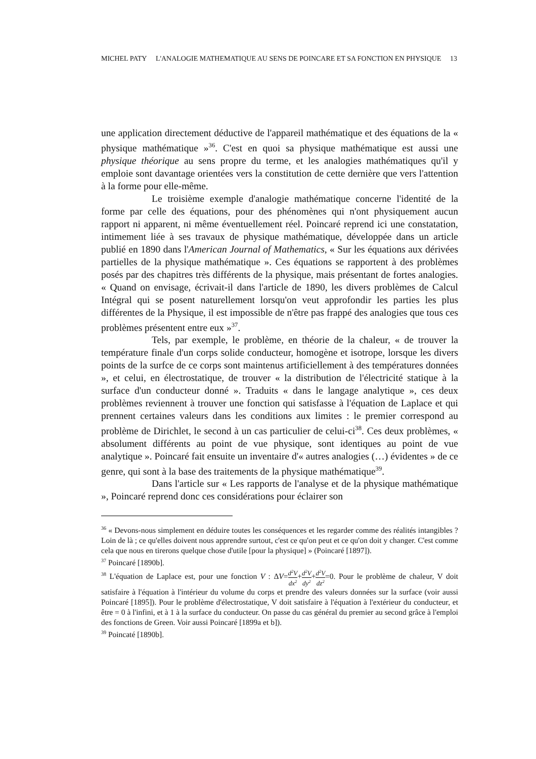MICHEL PATY L'ANALOGIE MATHEMATIQUE AU SENS DE POINCARE ET SA FONCTION EN PHYSIQUE 13
une application directement déductive de l'appareil mathématique et des équations de la « physique mathématique »<sup>36</sup>. C'est en quoi sa physique mathématique est aussi une physique théorique au sens propre du terme, et les analogies mathématiques qu'il y emploie sont davantage orientées vers la constitution de cette dernière que vers l'attention à la forme pour elle-même.
Le troisième exemple d'analogie mathématique concerne l'identité de la forme par celle des équations, pour des phénomènes qui n'ont physiquement aucun rapport ni apparent, ni même éventuellement réel. Poincaré reprend ici une constatation, intimement liée à ses travaux de physique mathématique, développée dans un article publié en 1890 dans l'American Journal of Mathematics, « Sur les équations aux dérivées partielles de la physique mathématique ». Ces équations se rapportent à des problèmes posés par des chapitres très différents de la physique, mais présentant de fortes analogies. « Quand on envisage, écrivait-il dans l'article de 1890, les divers problèmes de Calcul Intégral qui se posent naturellement lorsqu'on veut approfondir les parties les plus différentes de la Physique, il est impossible de n'être pas frappé des analogies que tous ces problèmes présentent entre eux »<sup>37</sup>.
Tels, par exemple, le problème, en théorie de la chaleur, « de trouver la température finale d'un corps solide conducteur, homogène et isotrope, lorsque les divers points de la surfce de ce corps sont maintenus artificiellement à des températures données », et celui, en électrostatique, de trouver « la distribution de l'électricité statique à la surface d'un conducteur donné ». Traduits « dans le langage analytique », ces deux problèmes reviennent à trouver une fonction qui satisfasse à l'équation de Laplace et qui prennent certaines valeurs dans les conditions aux limites : le premier correspond au problème de Dirichlet, le second à un cas particulier de celui-ci<sup>38</sup>. Ces deux problèmes, « absolument différents au point de vue physique, sont identiques au point de vue analytique ». Poincaré fait ensuite un inventaire d'« autres analogies (…) évidentes » de ce genre, qui sont à la base des traitements de la physique mathématique<sup>39</sup>.
Dans l'article sur « Les rapports de l'analyse et de la physique mathématique », Poincaré reprend donc ces considérations pour éclairer son
<sup>36</sup> « Devons-nous simplement en déduire toutes les conséquences et les regarder comme des réalités intangibles ? Loin de là ; ce qu'elles doivent nous apprendre surtout, c'est ce qu'on peut et ce qu'on doit y changer. C'est comme cela que nous en tirerons quelque chose d'utile [pour la physique] » (Poincaré [1897]).
<sup>37</sup> Poincaré [1890b].
<sup>38</sup> L'équation de Laplace est, pour une fonction V : ΔV=d<sup>2</sup>V dx<sup>2</sup>+d<sup>2</sup>V dy<sup>2</sup>+d<sup>2</sup>V dz<sup>2</sup>=0. Pour le problème de chaleur, V doit satisfaire à l'équation à l'intérieur du volume du corps et prendre des valeurs données sur la surface (voir aussi Poincaré [1895]). Pour le problème d'électrostatique, V doit satisfaire à l'équation à l'extérieur du conducteur, et être = 0 à l'infini, et à 1 à la surface du conducteur. On passe du cas général du premier au second grâce à l'emploi des fonctions de Green. Voir aussi Poincaré [1899a et b]).
<sup>39</sup> Poincaté [1890b].